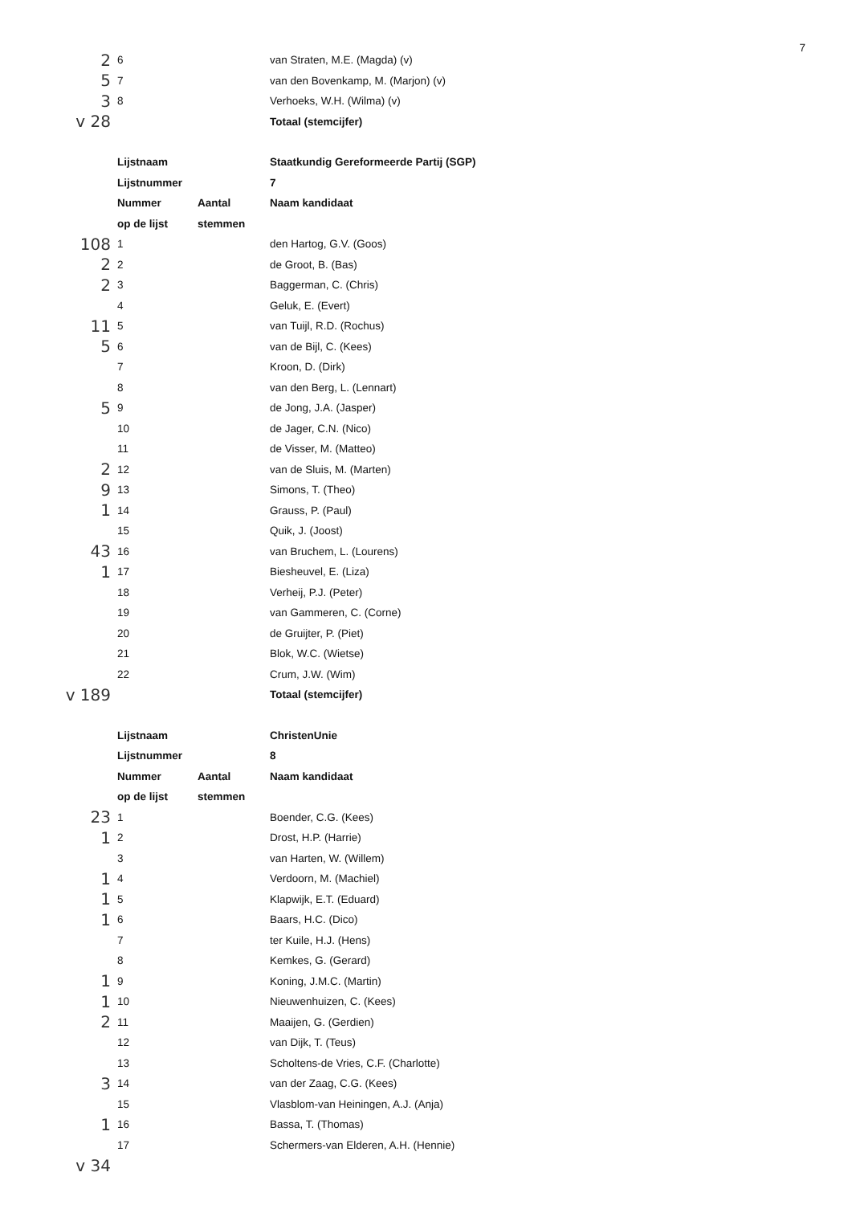7
| 2 | 6 | | van Straten, M.E. (Magda) (v) |
| 5 | 7 | | van den Bovenkamp, M. (Marjon) (v) |
| 3 | 8 | | Verhoeks, W.H. (Wilma) (v) |
| v 28 | | | Totaal (stemcijfer) |
| | Lijstnaam | | Staatkundig Gereformeerde Partij (SGP) |
| | Lijstnummer | | 7 |
| | Nummer | Aantal | Naam kandidaat |
| | op de lijst | stemmen | |
| 108 | 1 | | den Hartog, G.V. (Goos) |
| 2 | 2 | | de Groot, B. (Bas) |
| 2 | 3 | | Baggerman, C. (Chris) |
| | 4 | | Geluk, E. (Evert) |
| 11 | 5 | | van Tuijl, R.D. (Rochus) |
| 5 | 6 | | van de Bijl, C. (Kees) |
| | 7 | | Kroon, D. (Dirk) |
| | 8 | | van den Berg, L. (Lennart) |
| 5 | 9 | | de Jong, J.A. (Jasper) |
| | 10 | | de Jager, C.N. (Nico) |
| | 11 | | de Visser, M. (Matteo) |
| 2 | 12 | | van de Sluis, M. (Marten) |
| 9 | 13 | | Simons, T. (Theo) |
| 1 | 14 | | Grauss, P. (Paul) |
| | 15 | | Quik, J. (Joost) |
| 43 | 16 | | van Bruchem, L. (Lourens) |
| 1 | 17 | | Biesheuvel, E. (Liza) |
| | 18 | | Verheij, P.J. (Peter) |
| | 19 | | van Gammeren, C. (Corne) |
| | 20 | | de Gruijter, P. (Piet) |
| | 21 | | Blok, W.C. (Wietse) |
| | 22 | | Crum, J.W. (Wim) |
| v 189 | | | Totaal (stemcijfer) |
| | Lijstnaam | | ChristenUnie |
| | Lijstnummer | | 8 |
| | Nummer | Aantal | Naam kandidaat |
| | op de lijst | stemmen | |
| 23 | 1 | | Boender, C.G. (Kees) |
| 1 | 2 | | Drost, H.P. (Harrie) |
| | 3 | | van Harten, W. (Willem) |
| 1 | 4 | | Verdoorn, M. (Machiel) |
| 1 | 5 | | Klapwijk, E.T. (Eduard) |
| 1 | 6 | | Baars, H.C. (Dico) |
| | 7 | | ter Kuile, H.J. (Hens) |
| | 8 | | Kemkes, G. (Gerard) |
| 1 | 9 | | Koning, J.M.C. (Martin) |
| 1 | 10 | | Nieuwenhuizen, C. (Kees) |
| 2 | 11 | | Maaijen, G. (Gerdien) |
| | 12 | | van Dijk, T. (Teus) |
| | 13 | | Scholtens-de Vries, C.F. (Charlotte) |
| 3 | 14 | | van der Zaag, C.G. (Kees) |
| | 15 | | Vlasblom-van Heiningen, A.J. (Anja) |
| 1 | 16 | | Bassa, T. (Thomas) |
| | 17 | | Schermers-van Elderen, A.H. (Hennie) |
| v 34 | | | |